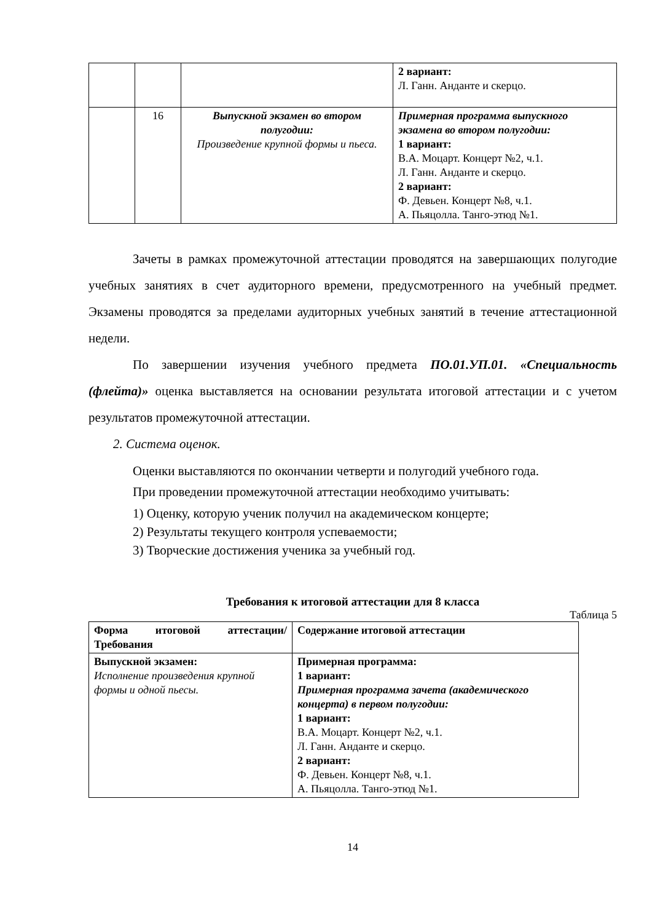| | | | 2 вариант: Л. Ганн. Анданте и скерцо. |
| | 16 | Выпускной экзамен во втором полугодии: Произведение крупной формы и пьеса. | Примерная программа выпускного экзамена во втором полугодии: 1 вариант: В.А. Моцарт. Концерт №2, ч.1. Л. Ганн. Анданте и скерцо. 2 вариант: Ф. Девьен. Концерт №8, ч.1. А. Пьяцолла. Танго-этюд №1. |
Зачеты в рамках промежуточной аттестации проводятся на завершающих полугодие учебных занятиях в счет аудиторного времени, предусмотренного на учебный предмет. Экзамены проводятся за пределами аудиторных учебных занятий в течение аттестационной недели.
По завершении изучения учебного предмета ПО.01.УП.01. «Специальность (флейта)» оценка выставляется на основании результата итоговой аттестации и с учетом результатов промежуточной аттестации.
2. Система оценок.
Оценки выставляются по окончании четверти и полугодий учебного года.
При проведении промежуточной аттестации необходимо учитывать:
1) Оценку, которую ученик получил на академическом концерте;
2) Результаты текущего контроля успеваемости;
3) Творческие достижения ученика за учебный год.
Требования к итоговой аттестации для 8 класса
Таблица 5
| Форма итоговой аттестации/ Требования | Содержание итоговой аттестации |
| Выпускной экзамен: Исполнение произведения крупной формы и одной пьесы. | Примерная программа: 1 вариант: Примерная программа зачета (академического концерта) в первом полугодии: 1 вариант: В.А. Моцарт. Концерт №2, ч.1. Л. Ганн. Анданте и скерцо. 2 вариант: Ф. Девьен. Концерт №8, ч.1. А. Пьяцолла. Танго-этюд №1. |
14